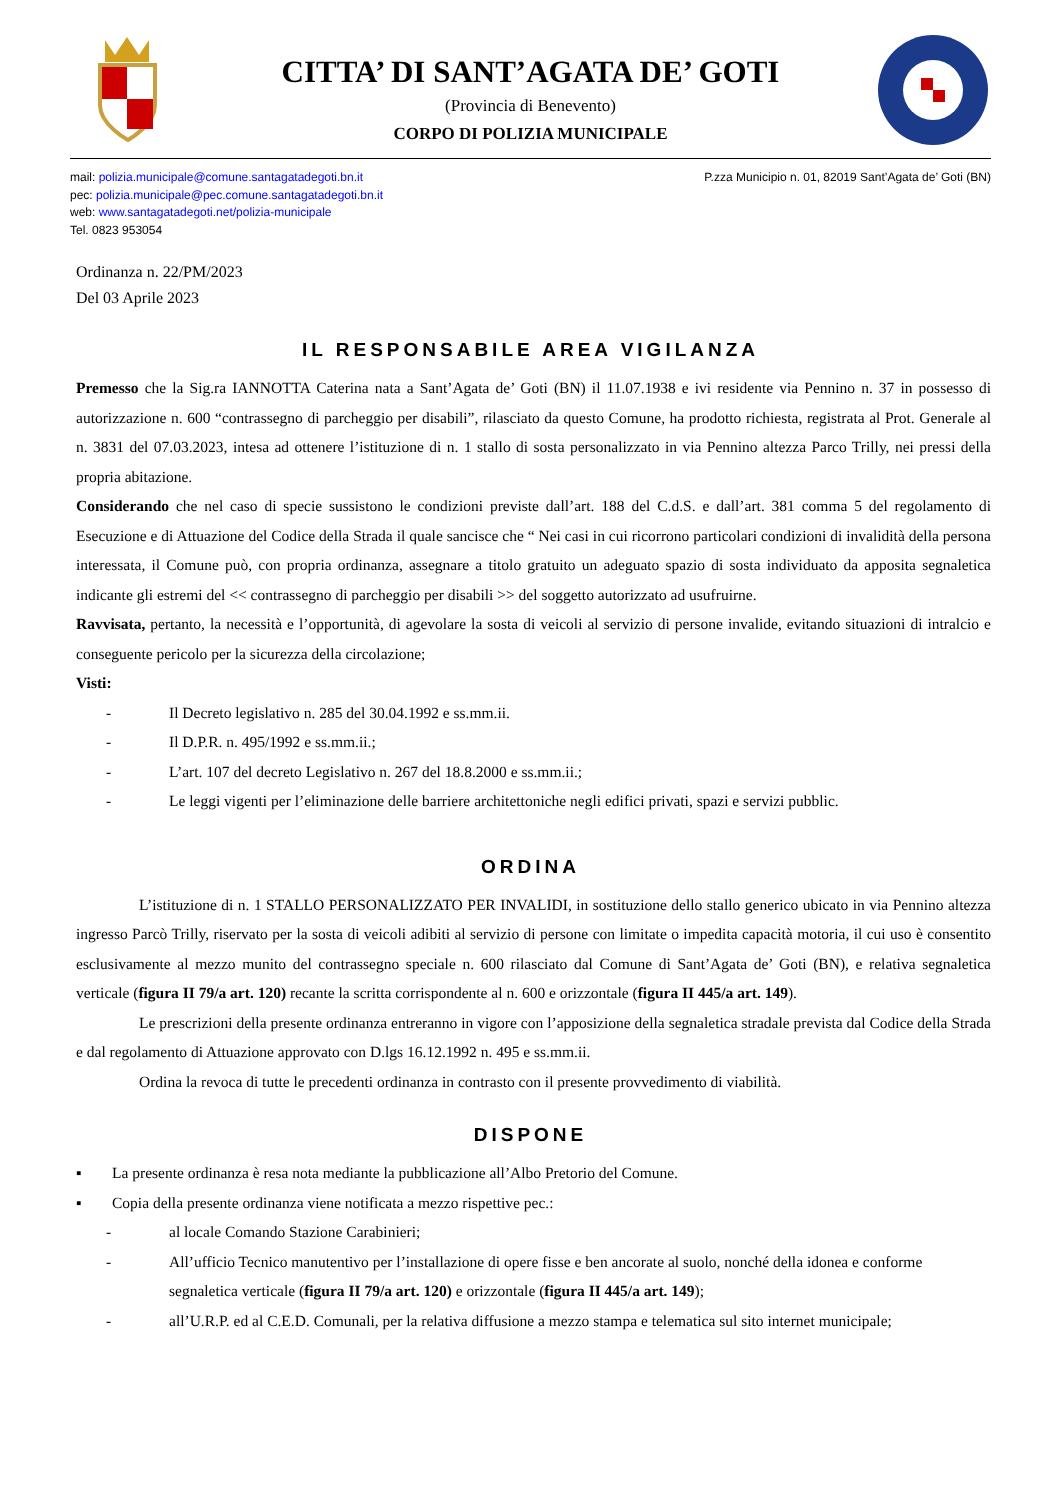CITTA’ DI SANT’AGATA DE’ GOTI
(Provincia di Benevento)
CORPO DI POLIZIA MUNICIPALE
mail: polizia.municipale@comune.santagatadegoti.bn.it
pec: polizia.municipale@pec.comune.santagatadegoti.bn.it
web: www.santagatadegoti.net/polizia-municipale
Tel. 0823 953054
P.zza Municipio n. 01, 82019 Sant’Agata de’ Goti (BN)
Ordinanza n. 22/PM/2023
Del 03 Aprile 2023
IL RESPONSABILE AREA VIGILANZA
Premesso che la Sig.ra IANNOTTA Caterina nata a Sant’Agata de’ Goti (BN) il 11.07.1938 e ivi residente via Pennino n. 37 in possesso di autorizzazione n. 600 “contrassegno di parcheggio per disabili”, rilasciato da questo Comune, ha prodotto richiesta, registrata al Prot. Generale al n. 3831 del 07.03.2023, intesa ad ottenere l’istituzione di n. 1 stallo di sosta personalizzato in via Pennino altezza Parco Trilly, nei pressi della propria abitazione.
Considerando che nel caso di specie sussistono le condizioni previste dall’art. 188 del C.d.S. e dall’art. 381 comma 5 del regolamento di Esecuzione e di Attuazione del Codice della Strada il quale sancisce che “ Nei casi in cui ricorrono particolari condizioni di invalidità della persona interessata, il Comune può, con propria ordinanza, assegnare a titolo gratuito un adeguato spazio di sosta individuato da apposita segnaletica indicante gli estremi del << contrassegno di parcheggio per disabili >> del soggetto autorizzato ad usufruirne.
Ravvisata, pertanto, la necessità e l’opportunità, di agevolare la sosta di veicoli al servizio di persone invalide, evitando situazioni di intralcio e conseguente pericolo per la sicurezza della circolazione;
Visti:
- Il Decreto legislativo n. 285 del 30.04.1992 e ss.mm.ii.
- Il D.P.R. n. 495/1992 e ss.mm.ii.;
- L’art. 107 del decreto Legislativo n. 267 del 18.8.2000 e ss.mm.ii.;
- Le leggi vigenti per l’eliminazione delle barriere architettoniche negli edifici privati, spazi e servizi pubblic.
ORDINA
L’istituzione di n. 1 STALLO PERSONALIZZATO PER INVALIDI, in sostituzione dello stallo generico ubicato in via Pennino altezza ingresso Parcò Trilly, riservato per la sosta di veicoli adibiti al servizio di persone con limitate o impedita capacità motoria, il cui uso è consentito esclusivamente al mezzo munito del contrassegno speciale n. 600 rilasciato dal Comune di Sant’Agata de’ Goti (BN), e relativa segnaletica verticale (figura II 79/a art. 120) recante la scritta corrispondente al n. 600 e orizzontale (figura II 445/a art. 149).
Le prescrizioni della presente ordinanza entreranno in vigore con l’apposizione della segnaletica stradale prevista dal Codice della Strada e dal regolamento di Attuazione approvato con D.lgs 16.12.1992 n. 495 e ss.mm.ii.
Ordina la revoca di tutte le precedenti ordinanza in contrasto con il presente provvedimento di viabilità.
DISPONE
▪ La presente ordinanza è resa nota mediante la pubblicazione all’Albo Pretorio del Comune.
▪ Copia della presente ordinanza viene notificata a mezzo rispettive pec.:
- al locale Comando Stazione Carabinieri;
- All’ufficio Tecnico manutentivo per l’installazione di opere fisse e ben ancorate al suolo, nonché della idonea e conforme segnaletica verticale (figura II 79/a art. 120) e orizzontale (figura II 445/a art. 149);
- all’U.R.P. ed al C.E.D. Comunali, per la relativa diffusione a mezzo stampa e telematica sul sito internet municipale;